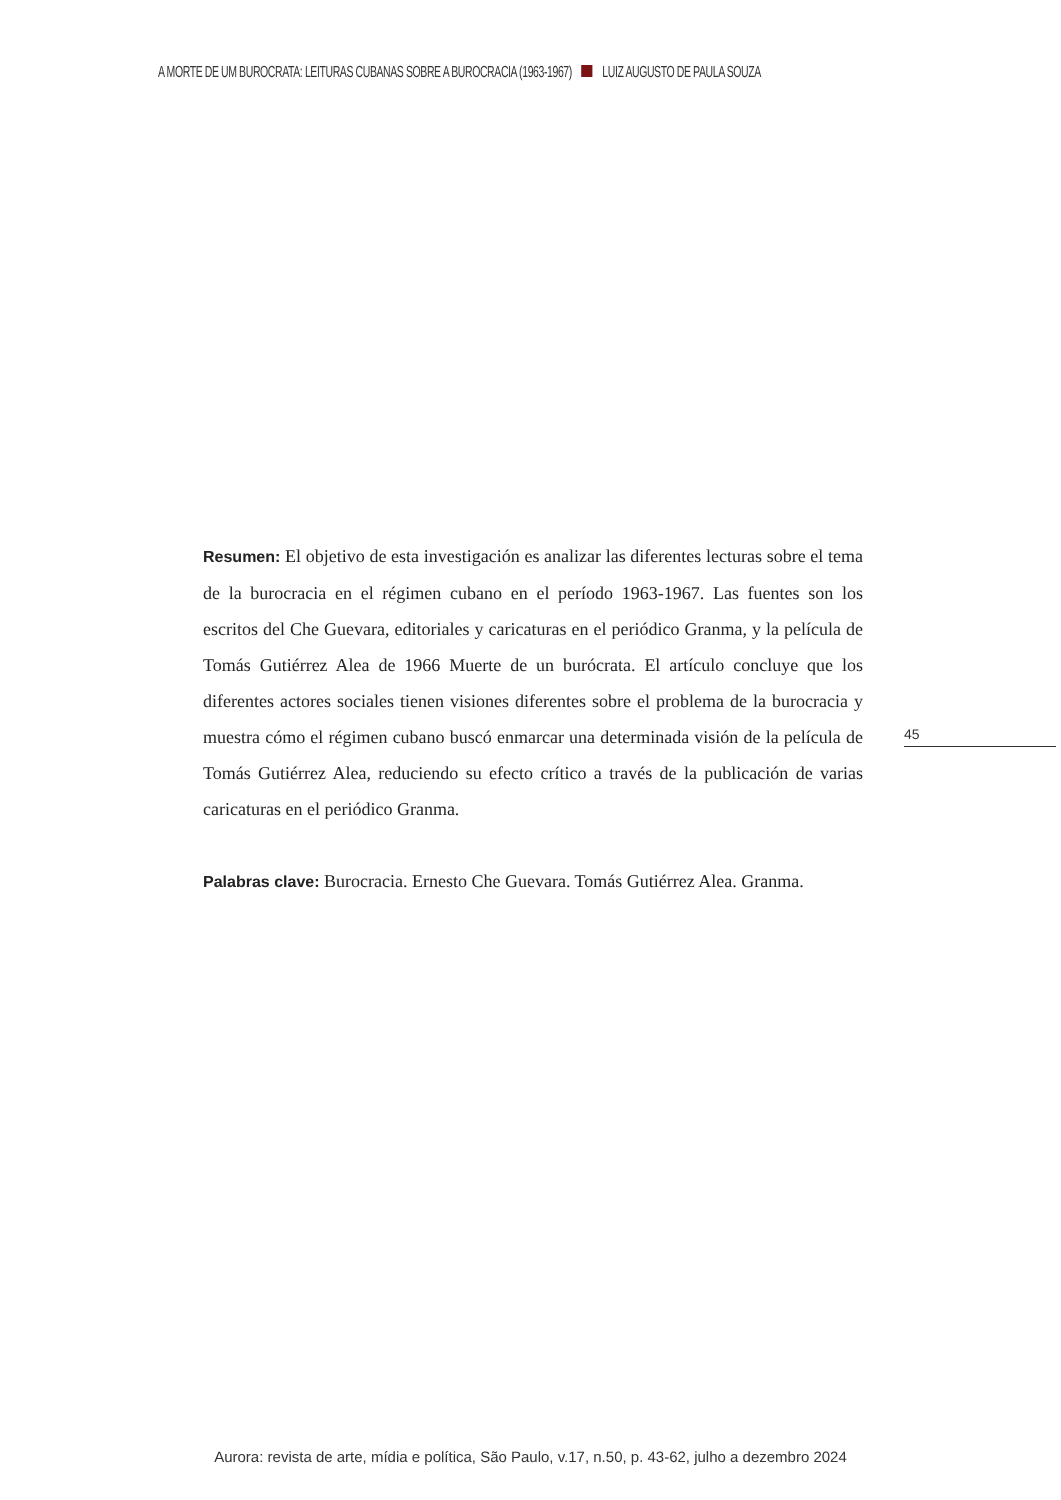A MORTE DE UM BUROCRATA: LEITURAS CUBANAS SOBRE A BUROCRACIA (1963-1967) LUIZ AUGUSTO DE PAULA SOUZA
Resumen: El objetivo de esta investigación es analizar las diferentes lecturas sobre el tema de la burocracia en el régimen cubano en el período 1963-1967. Las fuentes son los escritos del Che Guevara, editoriales y caricaturas en el periódico Granma, y la película de Tomás Gutiérrez Alea de 1966 Muerte de un burócrata. El artículo concluye que los diferentes actores sociales tienen visiones diferentes sobre el problema de la burocracia y muestra cómo el régimen cubano buscó enmarcar una determinada visión de la película de Tomás Gutiérrez Alea, reduciendo su efecto crítico a través de la publicación de varias caricaturas en el periódico Granma.
Palabras clave: Burocracia. Ernesto Che Guevara. Tomás Gutiérrez Alea. Granma.
45
Aurora: revista de arte, mídia e política, São Paulo, v.17, n.50, p. 43-62, julho a dezembro 2024